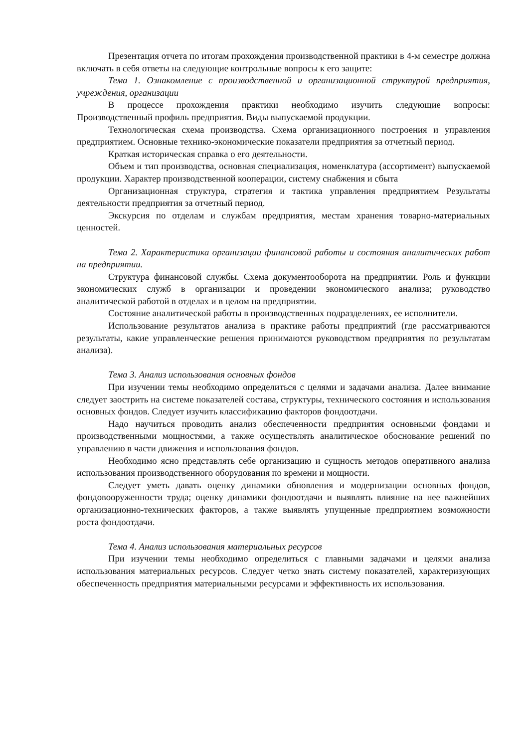Презентация отчета по итогам прохождения производственной практики в 4-м семестре должна включать в себя ответы на следующие контрольные вопросы к его защите:
Тема 1. Ознакомление с производственной и организационной структурой предприятия, учреждения, организации
В процессе прохождения практики необходимо изучить следующие вопросы: Производственный профиль предприятия. Виды выпускаемой продукции.
Технологическая схема производства. Схема организационного построения и управления предприятием. Основные технико-экономические показатели предприятия за отчетный период.
Краткая историческая справка о его деятельности.
Объем и тип производства, основная специализация, номенклатура (ассортимент) выпускаемой продукции. Характер производственной кооперации, систему снабжения и сбыта
Организационная структура, стратегия и тактика управления предприятием Результаты деятельности предприятия за отчетный период.
Экскурсия по отделам и службам предприятия, местам хранения товарно-материальных ценностей.
Тема 2. Характеристика организации финансовой работы и состояния аналитических работ на предприятии.
Структура финансовой службы. Схема документооборота на предприятии. Роль и функции экономических служб в организации и проведении экономического анализа; руководство аналитической работой в отделах и в целом на предприятии.
Состояние аналитической работы в производственных подразделениях, ее исполнители.
Использование результатов анализа в практике работы предприятий (где рассматриваются результаты, какие управленческие решения принимаются руководством предприятия по результатам анализа).
Тема 3. Анализ использования основных фондов
При изучении темы необходимо определиться с целями и задачами анализа. Далее внимание следует заострить на системе показателей состава, структуры, технического состояния и использования основных фондов. Следует изучить классификацию факторов фондоотдачи.
Надо научиться проводить анализ обеспеченности предприятия основными фондами и производственными мощностями, а также осуществлять аналитическое обоснование решений по управлению в части движения и использования фондов.
Необходимо ясно представлять себе организацию и сущность методов оперативного анализа использования производственного оборудования по времени и мощности.
Следует уметь давать оценку динамики обновления и модернизации основных фондов, фондовооруженности труда; оценку динамики фондоотдачи и выявлять влияние на нее важнейших организационно-технических факторов, а также выявлять упущенные предприятием возможности роста фондоотдачи.
Тема 4. Анализ использования материальных ресурсов
При изучении темы необходимо определиться с главными задачами и целями анализа использования материальных ресурсов. Следует четко знать систему показателей, характеризующих обеспеченность предприятия материальными ресурсами и эффективность их использования.